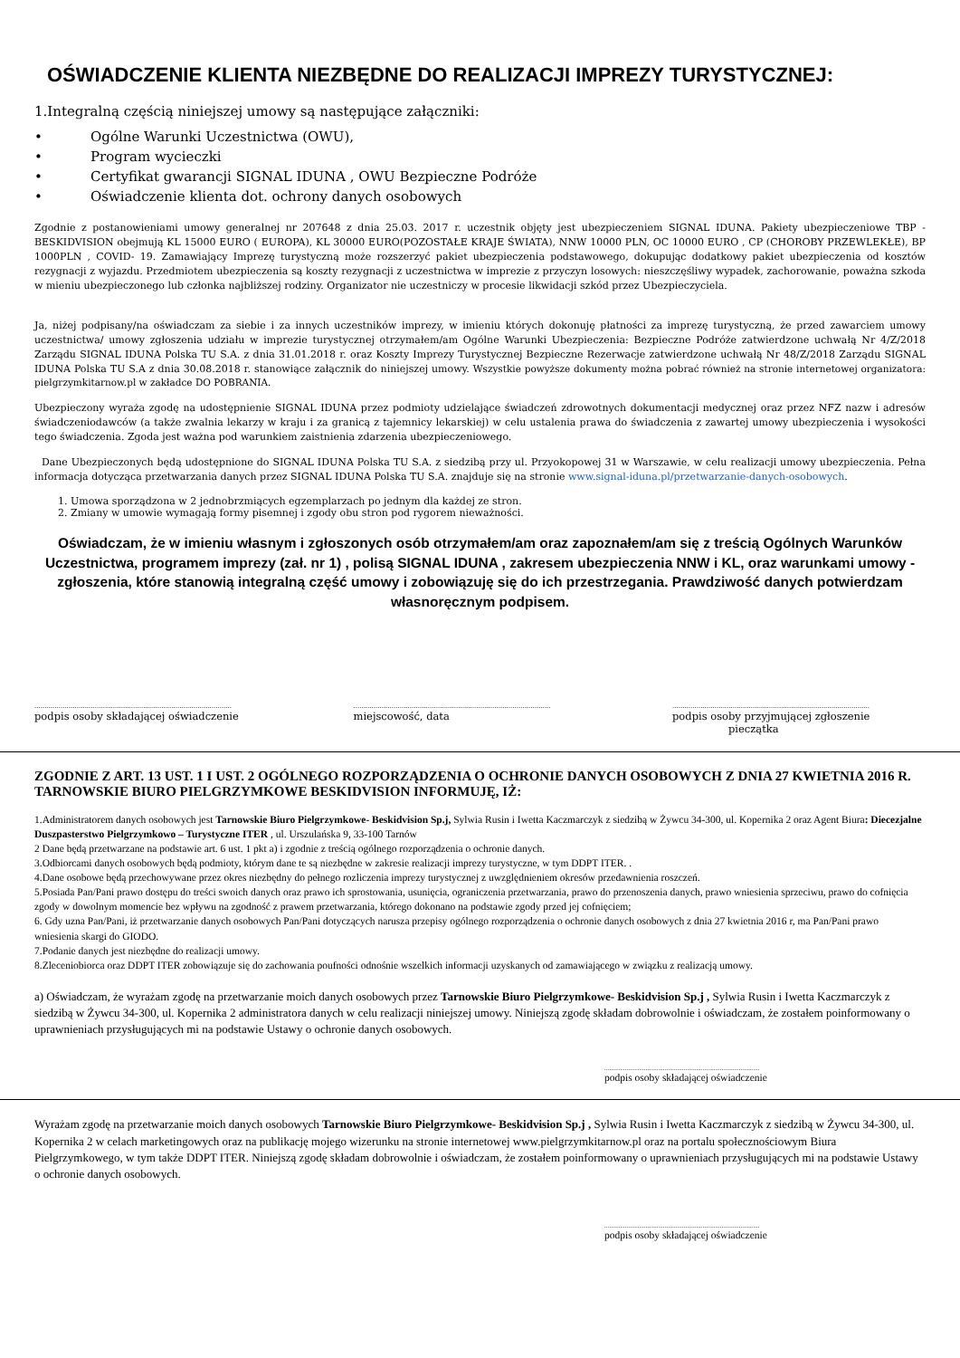OŚWIADCZENIE KLIENTA NIEZBĘDNE DO REALIZACJI IMPREZY TURYSTYCZNEJ:
1.Integralną częścią niniejszej umowy są następujące załączniki:
• Ogólne Warunki Uczestnictwa (OWU),
• Program wycieczki
• Certyfikat gwarancji SIGNAL IDUNA , OWU Bezpieczne Podróże
• Oświadczenie klienta dot. ochrony danych osobowych
Zgodnie z postanowieniami umowy generalnej nr 207648 z dnia 25.03. 2017 r. uczestnik objęty jest ubezpieczeniem SIGNAL IDUNA. Pakiety ubezpieczeniowe TBP - BESKIDVISION obejmują KL 15000 EURO ( EUROPA), KL 30000 EURO(POZOSTAŁE KRAJE ŚWIATA), NNW 10000 PLN, OC 10000 EURO , CP (CHOROBY PRZEWLEKŁE), BP 1000PLN , COVID- 19. Zamawiający Imprezę turystyczną może rozszerzyć pakiet ubezpieczenia podstawowego, dokupując dodatkowy pakiet ubezpieczenia od kosztów rezygnacji z wyjazdu. Przedmiotem ubezpieczenia są koszty rezygnacji z uczestnictwa w imprezie z przyczyn losowych: nieszczęśliwy wypadek, zachorowanie, poważna szkoda w mieniu ubezpieczonego lub członka najbliższej rodziny. Organizator nie uczestniczy w procesie likwidacji szkód przez Ubezpieczyciela.
Ja, niżej podpisany/na oświadczam za siebie i za innych uczestników imprezy, w imieniu których dokonuję płatności za imprezę turystyczną, że przed zawarciem umowy uczestnictwa/ umowy zgłoszenia udziału w imprezie turystycznej otrzymałem/am Ogólne Warunki Ubezpieczenia: Bezpieczne Podróże zatwierdzone uchwałą Nr 4/Z/2018 Zarządu SIGNAL IDUNA Polska TU S.A. z dnia 31.01.2018 r. oraz Koszty Imprezy Turystycznej Bezpieczne Rezerwacje zatwierdzone uchwałą Nr 48/Z/2018 Zarządu SIGNAL IDUNA Polska TU S.A z dnia 30.08.2018 r. stanowiące załącznik do niniejszej umowy. Wszystkie powyższe dokumenty można pobrać również na stronie internetowej organizatora: pielgrzymkitarnow.pl w zakładce DO POBRANIA.
Ubezpieczony wyraża zgodę na udostępnienie SIGNAL IDUNA przez podmioty udzielające świadczeń zdrowotnych dokumentacji medycznej oraz przez NFZ nazw i adresów świadczeniodawców (a także zwalnia lekarzy w kraju i za granicą z tajemnicy lekarskiej) w celu ustalenia prawa do świadczenia z zawartej umowy ubezpieczenia i wysokości tego świadczenia. Zgoda jest ważna pod warunkiem zaistnienia zdarzenia ubezpieczeniowego.
Dane Ubezpieczonych będą udostępnione do SIGNAL IDUNA Polska TU S.A. z siedzibą przy ul. Przyokopowej 31 w Warszawie, w celu realizacji umowy ubezpieczenia. Pełna informacja dotycząca przetwarzania danych przez SIGNAL IDUNA Polska TU S.A. znajduje się na stronie www.signal-iduna.pl/przetwarzanie-danych-osobowych.
1. Umowa sporządzona w 2 jednobrzmiących egzemplarzach po jednym dla każdej ze stron.
2. Zmiany w umowie wymagają formy pisemnej i zgody obu stron pod rygorem nieważności.
Oświadczam, że w imieniu własnym i zgłoszonych osób otrzymałem/am oraz zapoznałem/am się z treścią Ogólnych Warunków Uczestnictwa, programem imprezy (zał. nr 1) , polisą SIGNAL IDUNA , zakresem ubezpieczenia NNW i KL, oraz warunkami umowy - zgłoszenia, które stanowią integralną część umowy i zobowiązuję się do ich przestrzegania. Prawdziwość danych potwierdzam własnoręcznym podpisem.
..................................................................................................
podpis osoby składającej oświadczenie
..................................................................................................
miejscowość, data
..................................................................................................
podpis osoby przyjmującej zgłoszenie
pieczątka
ZGODNIE Z ART. 13 UST. 1 I UST. 2 OGÓLNEGO ROZPORZĄDZENIA O OCHRONIE DANYCH OSOBOWYCH Z DNIA 27 KWIETNIA 2016 R. TARNOWSKIE BIURO PIELGRZYMKOWE BESKIDVISION INFORMUJĘ, IŻ:
1.Administratorem danych osobowych jest Tarnowskie Biuro Pielgrzymkowe- Beskidvision Sp.j, Sylwia Rusin i Iwetta Kaczmarczyk z siedzibą w Żywcu 34-300, ul. Kopernika 2 oraz Agent Biura: Diecezjalne Duszpasterstwo Pielgrzymkowo – Turystyczne ITER , ul. Urszulańska 9, 33-100 Tarnów
2 Dane będą przetwarzane na podstawie art. 6 ust. 1 pkt a) i zgodnie z treścią ogólnego rozporządzenia o ochronie danych.
3.Odbiorcami danych osobowych będą podmioty, którym dane te są niezbędne w zakresie realizacji imprezy turystyczne, w tym DDPT ITER. .
4.Dane osobowe będą przechowywane przez okres niezbędny do pełnego rozliczenia imprezy turystycznej z uwzględnieniem okresów przedawnienia roszczeń.
5.Posiada Pan/Pani prawo dostępu do treści swoich danych oraz prawo ich sprostowania, usunięcia, ograniczenia przetwarzania, prawo do przenoszenia danych, prawo wniesienia sprzeciwu, prawo do cofnięcia zgody w dowolnym momencie bez wpływu na zgodność z prawem przetwarzania, którego dokonano na podstawie zgody przed jej cofnięciem;
6. Gdy uzna Pan/Pani, iż przetwarzanie danych osobowych Pan/Pani dotyczących narusza przepisy ogólnego rozporządzenia o ochronie danych osobowych z dnia 27 kwietnia 2016 r, ma Pan/Pani prawo wniesienia skargi do GIODO.
7.Podanie danych jest niezbędne do realizacji umowy.
8.Zleceniobiorca oraz DDPT ITER zobowiązuje się do zachowania poufności odnośnie wszelkich informacji uzyskanych od zamawiającego w związku z realizacją umowy.
a) Oświadczam, że wyrażam zgodę na przetwarzanie moich danych osobowych przez Tarnowskie Biuro Pielgrzymkowe- Beskidvision Sp.j , Sylwia Rusin i Iwetta Kaczmarczyk z siedzibą w Żywcu 34-300, ul. Kopernika 2 administratora danych w celu realizacji niniejszej umowy. Niniejszą zgodę składam dobrowolnie i oświadczam, że zostałem poinformowany o uprawnieniach przysługujących mi na podstawie Ustawy o ochronie danych osobowych.
..................................................................................................
podpis osoby składającej oświadczenie
Wyrażam zgodę na przetwarzanie moich danych osobowych Tarnowskie Biuro Pielgrzymkowe- Beskidvision Sp.j , Sylwia Rusin i Iwetta Kaczmarczyk z siedzibą w Żywcu 34-300, ul. Kopernika 2 w celach marketingowych oraz na publikację mojego wizerunku na stronie internetowej www.pielgrzymkitarnow.pl oraz na portalu społecznościowym Biura Pielgrzymkowego, w tym także DDPT ITER. Niniejszą zgodę składam dobrowolnie i oświadczam, że zostałem poinformowany o uprawnieniach przysługujących mi na podstawie Ustawy o ochronie danych osobowych.
..................................................................................................
podpis osoby składającej oświadczenie